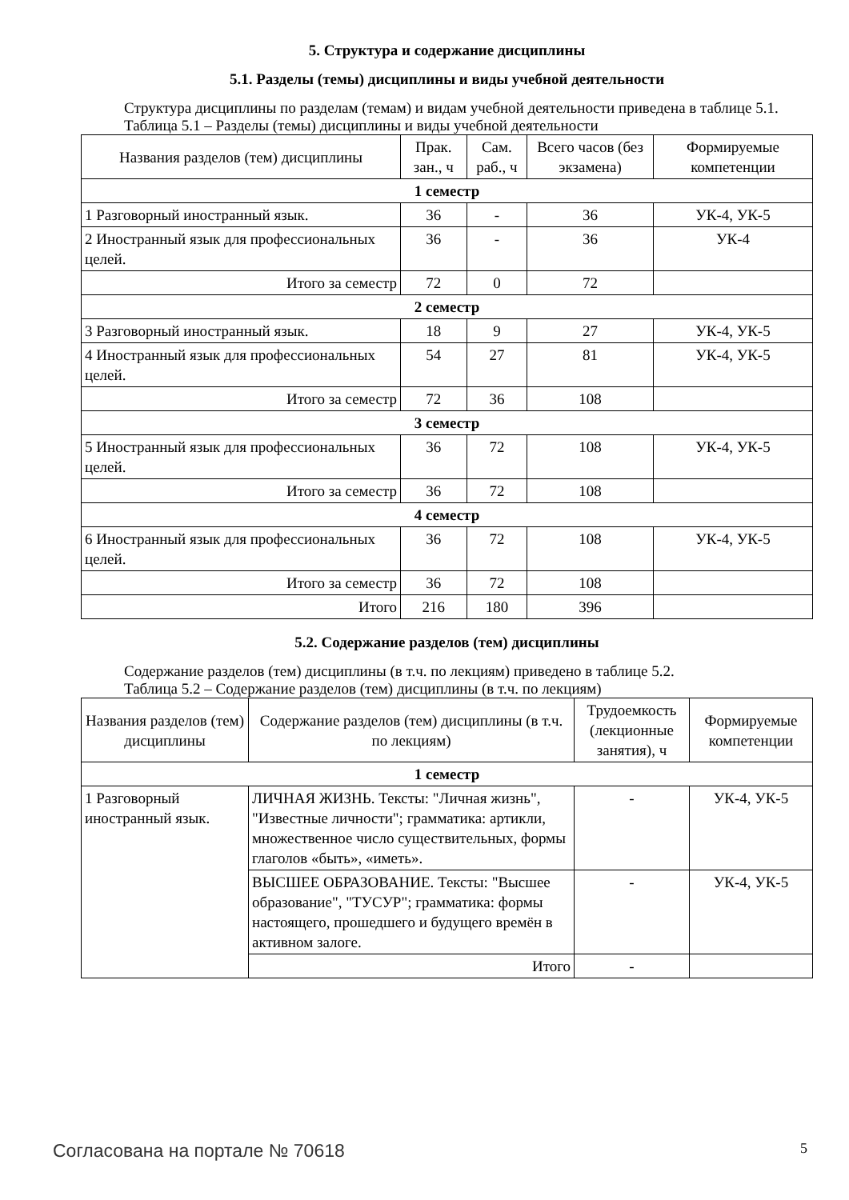5. Структура и содержание дисциплины
5.1. Разделы (темы) дисциплины и виды учебной деятельности
Структура дисциплины по разделам (темам) и видам учебной деятельности приведена в таблице 5.1.
Таблица 5.1 – Разделы (темы) дисциплины и виды учебной деятельности
| Названия разделов (тем) дисциплины | Прак. зан., ч | Сам. раб., ч | Всего часов (без экзамена) | Формируемые компетенции |
| --- | --- | --- | --- | --- |
| 1 семестр | | | | |
| 1 Разговорный иностранный язык. | 36 | - | 36 | УК-4, УК-5 |
| 2 Иностранный язык для профессиональных целей. | 36 | - | 36 | УК-4 |
| Итого за семестр | 72 | 0 | 72 | |
| 2 семестр | | | | |
| 3 Разговорный иностранный язык. | 18 | 9 | 27 | УК-4, УК-5 |
| 4 Иностранный язык для профессиональных целей. | 54 | 27 | 81 | УК-4, УК-5 |
| Итого за семестр | 72 | 36 | 108 | |
| 3 семестр | | | | |
| 5 Иностранный язык для профессиональных целей. | 36 | 72 | 108 | УК-4, УК-5 |
| Итого за семестр | 36 | 72 | 108 | |
| 4 семестр | | | | |
| 6 Иностранный язык для профессиональных целей. | 36 | 72 | 108 | УК-4, УК-5 |
| Итого за семестр | 36 | 72 | 108 | |
| Итого | 216 | 180 | 396 | |
5.2. Содержание разделов (тем) дисциплины
Содержание разделов (тем) дисциплины (в т.ч. по лекциям) приведено в таблице 5.2.
Таблица 5.2 – Содержание разделов (тем) дисциплины (в т.ч. по лекциям)
| Названия разделов (тем) дисциплины | Содержание разделов (тем) дисциплины (в т.ч. по лекциям) | Трудоемкость (лекционные занятия), ч | Формируемые компетенции |
| --- | --- | --- | --- |
| 1 семестр | | | |
| 1 Разговорный иностранный язык. | ЛИЧНАЯ ЖИЗНЬ. Тексты: "Личная жизнь", "Известные личности"; грамматика: артикли, множественное число существительных, формы глаголов «быть», «иметь». | - | УК-4, УК-5 |
| | ВЫСШЕЕ ОБРАЗОВАНИЕ. Тексты: "Высшее образование", "ТУСУР"; грамматика: формы настоящего, прошедшего и будущего времён в активном залоге. | - | УК-4, УК-5 |
| | Итого | - | |
Согласована на портале № 70618 5